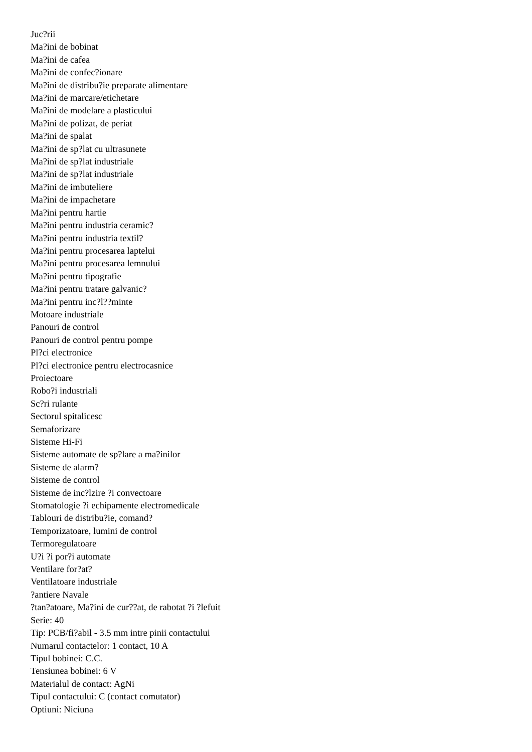Juc?rii
Ma?ini de bobinat
Ma?ini de cafea
Ma?ini de confec?ionare
Ma?ini de distribu?ie preparate alimentare
Ma?ini de marcare/etichetare
Ma?ini de modelare a plasticului
Ma?ini de polizat, de periat
Ma?ini de spalat
Ma?ini de sp?lat cu ultrasunete
Ma?ini de sp?lat industriale
Ma?ini de sp?lat industriale
Ma?ini de imbuteliere
Ma?ini de impachetare
Ma?ini pentru hartie
Ma?ini pentru industria ceramic?
Ma?ini pentru industria textil?
Ma?ini pentru procesarea laptelui
Ma?ini pentru procesarea lemnului
Ma?ini pentru tipografie
Ma?ini pentru tratare galvanic?
Ma?ini pentru inc?l??minte
Motoare industriale
Panouri de control
Panouri de control pentru pompe
Pl?ci electronice
Pl?ci electronice pentru electrocasnice
Proiectoare
Robo?i industriali
Sc?ri rulante
Sectorul spitalicesc
Semaforizare
Sisteme Hi-Fi
Sisteme automate de sp?lare a ma?inilor
Sisteme de alarm?
Sisteme de control
Sisteme de inc?lzire ?i convectoare
Stomatologie ?i echipamente electromedicale
Tablouri de distribu?ie, comand?
Temporizatoare, lumini de control
Termoregulatoare
U?i ?i por?i automate
Ventilare for?at?
Ventilatoare industriale
?antiere Navale
?tan?atoare, Ma?ini de cur??at, de rabotat ?i ?lefuit
Serie: 40
Tip: PCB/fi?abil - 3.5 mm intre pinii contactului
Numarul contactelor: 1 contact, 10 A
Tipul bobinei: C.C.
Tensiunea bobinei: 6 V
Materialul de contact: AgNi
Tipul contactului: C (contact comutator)
Optiuni: Niciuna